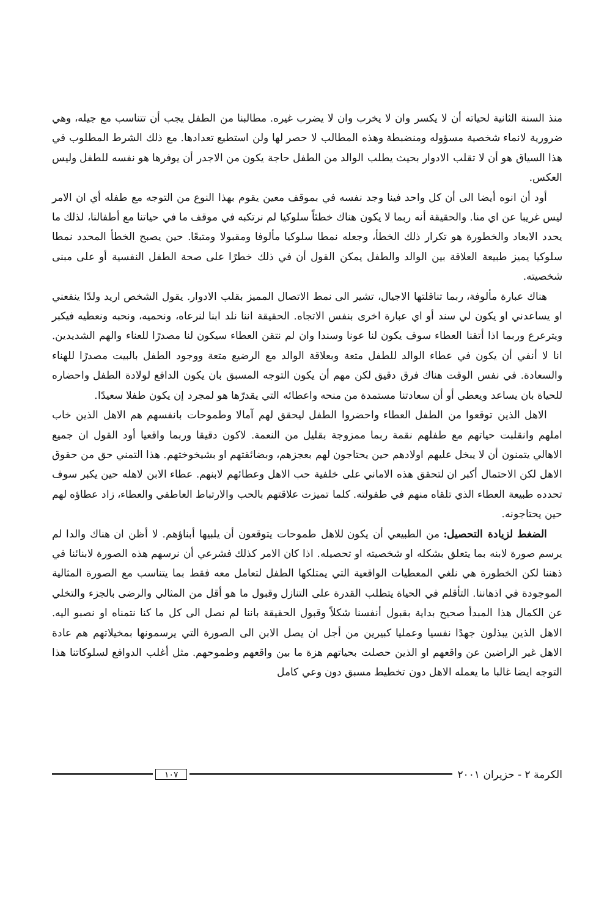منذ السنة الثانية لحياته أن لا يكسر وان لا يخرب وان لا يضرب غيره. مطالبنا من الطفل يجب أن تتناسب مع جيله، وهي ضرورية لانماء شخصية مسؤوله ومنضبطة وهذه المطالب لا حصر لها ولن استطيع تعدادها. مع ذلك الشرط المطلوب في هذا السياق هو أن لا تقلب الادوار بحيث يطلب الوالد من الطفل حاجة يكون من الاجدر أن يوفرها هو نفسه للطفل وليس العكس.
أود أن انوه أيضا الى أن كل واحد فينا وجد نفسه في بموقف معين يقوم بهذا النوع من التوجه مع طفله أي ان الامر ليس غريبا عن اي منا. والحقيقة أنه ربما لا يكون هناك خطئاً سلوكيا لم نرتكبه في موقف ما في حياتنا مع أطفالنا، لذلك ما يحدد الابعاد والخطورة هو تكرار ذلك الخطأ، وجعله نمطا سلوكيا مألوفا ومقبولا ومتبعًا. حين يصبح الخطأ المحدد نمطا سلوكيا يميز طبيعة العلاقة بين الوالد والطفل يمكن القول أن في ذلك خطرًا على صحة الطفل النفسية أو على مبنى شخصيته.
هناك عبارة مألوفة، ربما تناقلتها الاجيال، تشير الى نمط الاتصال المميز بقلب الادوار. يقول الشخص اريد ولدًا ينفعني او يساعدني او يكون لي سند أو اي عبارة اخرى بنفس الاتجاه. الحقيقة اننا نلد ابنا لنرعاه، ونحميه، ونحبه ونعطيه فيكبر ويترعرع وربما اذا أتقنا العطاء سوف يكون لنا عونا وسندا وان لم نتقن العطاء سيكون لنا مصدرًا للعناء والهم الشديدين. انا لا أنفي أن يكون في عطاء الوالد للطفل متعة وبعلاقة الوالد مع الرضيع متعة ووجود الطفل بالبيت مصدرًا للهناء والسعادة. في نفس الوقت هناك فرق دقيق لكن مهم أن يكون التوجه المسبق بان يكون الدافع لولادة الطفل واحضاره للحياة بان يساعد ويعطي أو أن سعادتنا مستمدة من منحه واعطائه التي يقدرّها هو لمجرد إن يكون طفلا سعيدًا.
الاهل الذين توقعوا من الطفل العطاء واحضروا الطفل ليحقق لهم آمالا وطموحات بانفسهم هم الاهل الذين خاب املهم وانقلبت حياتهم مع طفلهم نقمة ربما ممزوجة بقليل من النعمة. لاكون دقيقا وربما واقعيا أود القول ان جميع الاهالي يتمنون أن لا يبخل عليهم اولادهم حين يحتاجون لهم بعجزهم، وبضائقتهم او بشيخوختهم. هذا التمني حق من حقوق الاهل لكن الاحتمال أكبر ان لتحقق هذه الاماني على خلفية حب الاهل وعطائهم لابنهم. عطاء الابن لاهله حين يكبر سوف تحدده طبيعة العطاء الذي تلقاه منهم في طفولته. كلما تميزت علاقتهم بالحب والارتباط العاطفي والعطاء، زاد عطاؤه لهم حين يحتاجونه.
الضغط لزيادة التحصيل: من الطبيعي أن يكون للاهل طموحات يتوقعون أن يلبيها أبناؤهم. لا أظن ان هناك والدا لم يرسم صورة لابنه بما يتعلق بشكله او شخصيته او تحصيله. اذا كان الامر كذلك فشرعي أن نرسهم هذه الصورة لابنائنا في ذهننا لكن الخطورة هي نلغي المعطيات الواقعية التي يمتلكها الطفل لتعامل معه فقط بما يتناسب مع الصورة المثالية الموجودة في اذهاننا. التأقلم في الحياة يتطلب القدرة على التنازل وقبول ما هو أقل من المثالي والرضى بالجزء والتخلي عن الكمال هذا المبدأ صحيح بداية بقبول أنفسنا شكلاً وقبول الحقيقة باننا لم نصل الى كل ما كنا نتمناه او نصبو اليه. الاهل الذين يبذلون جهدًا نفسيا وعمليا كبيرين من أجل ان يصل الابن الى الصورة التي يرسمونها بمخيلاتهم هم عادة الاهل غير الراضين عن واقعهم او الذين حصلت بحياتهم هزة ما بين واقعهم وطموحهم. مثل أغلب الدوافع لسلوكاتنا هذا التوجه ايضا غالبا ما يعمله الاهل دون تخطيط مسبق دون وعي كامل
الكرمة ٢ - حزيران ٢٠٠١ ١٠٧